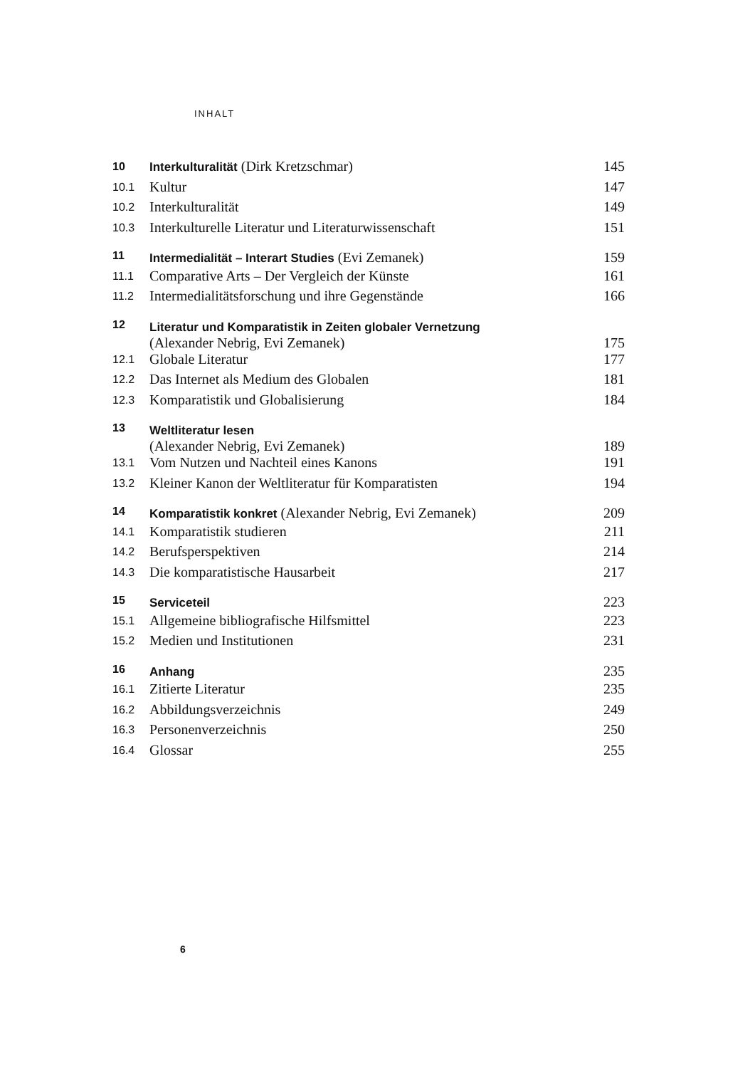INHALT
| 10 | Interkulturalität (Dirk Kretzschmar) | 145 |
| 10.1 | Kultur | 147 |
| 10.2 | Interkulturalität | 149 |
| 10.3 | Interkulturelle Literatur und Literaturwissenschaft | 151 |
| 11 | Intermedialität – Interart Studies (Evi Zemanek) | 159 |
| 11.1 | Comparative Arts – Der Vergleich der Künste | 161 |
| 11.2 | Intermedialitätsforschung und ihre Gegenstände | 166 |
| 12 | Literatur und Komparatistik in Zeiten globaler Vernetzung (Alexander Nebrig, Evi Zemanek) | 175 |
| 12.1 | Globale Literatur | 177 |
| 12.2 | Das Internet als Medium des Globalen | 181 |
| 12.3 | Komparatistik und Globalisierung | 184 |
| 13 | Weltliteratur lesen (Alexander Nebrig, Evi Zemanek) | 189 |
| 13.1 | Vom Nutzen und Nachteil eines Kanons | 191 |
| 13.2 | Kleiner Kanon der Weltliteratur für Komparatisten | 194 |
| 14 | Komparatistik konkret (Alexander Nebrig, Evi Zemanek) | 209 |
| 14.1 | Komparatistik studieren | 211 |
| 14.2 | Berufsperspektiven | 214 |
| 14.3 | Die komparatistische Hausarbeit | 217 |
| 15 | Serviceteil | 223 |
| 15.1 | Allgemeine bibliografische Hilfsmittel | 223 |
| 15.2 | Medien und Institutionen | 231 |
| 16 | Anhang | 235 |
| 16.1 | Zitierte Literatur | 235 |
| 16.2 | Abbildungsverzeichnis | 249 |
| 16.3 | Personenverzeichnis | 250 |
| 16.4 | Glossar | 255 |
6